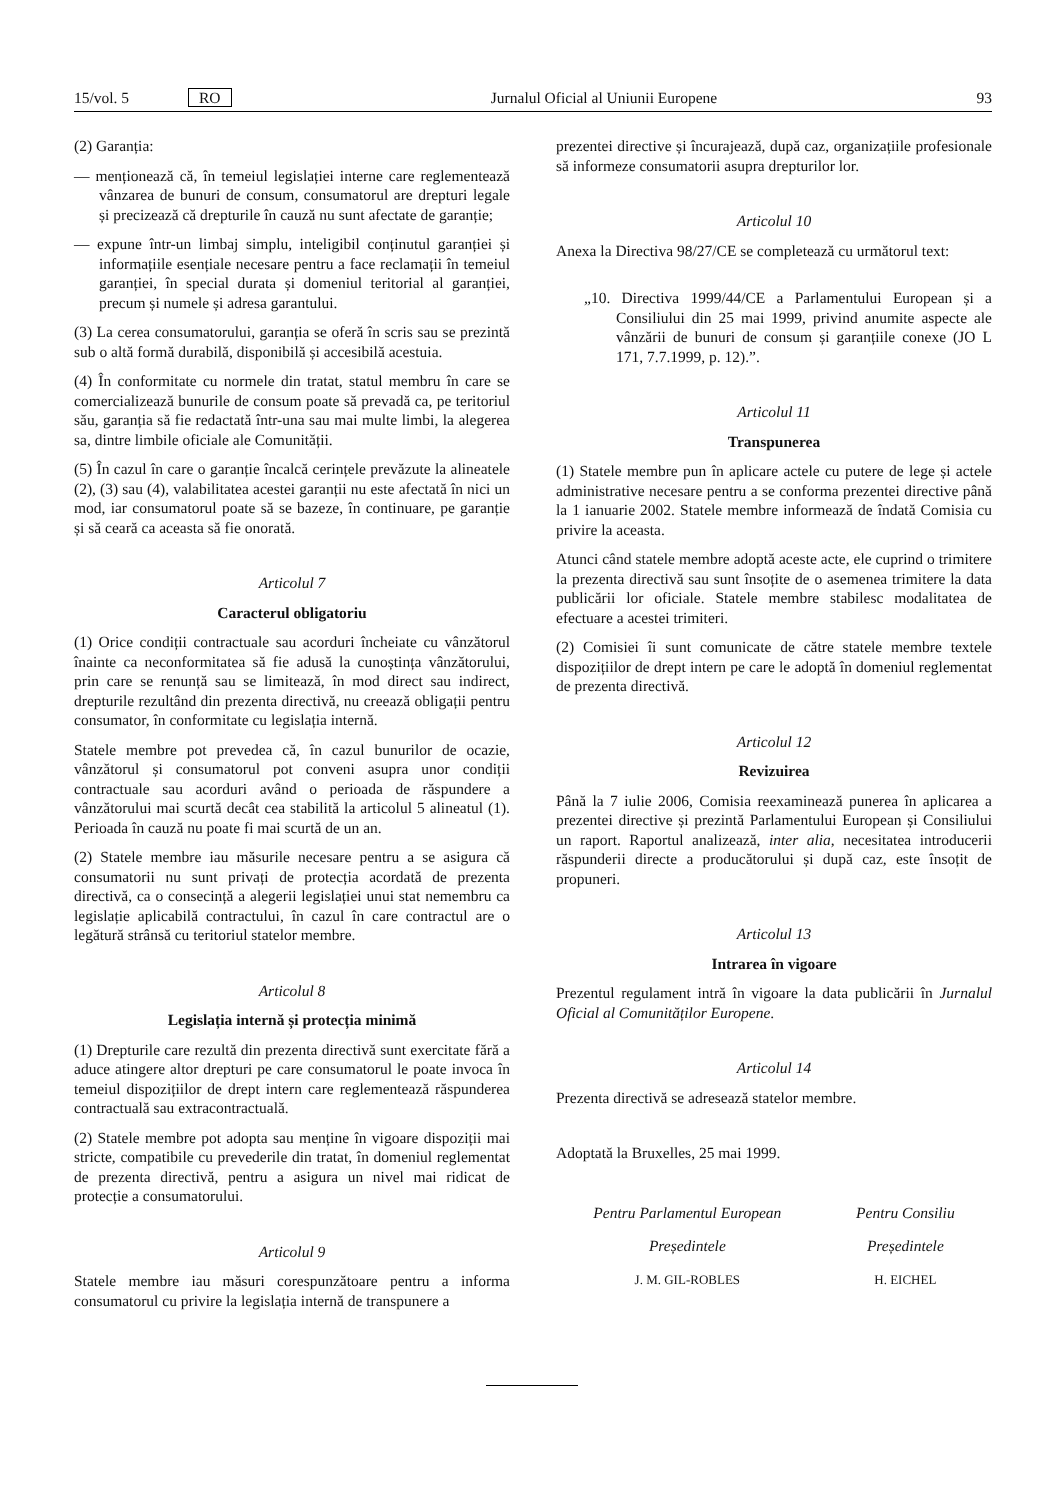15/vol. 5 RO Jurnalul Oficial al Uniunii Europene 93
(2) Garanția:
— menționează că, în temeiul legislației interne care reglementează vânzarea de bunuri de consum, consumatorul are drepturi legale și precizează că drepturile în cauză nu sunt afectate de garanție;
— expune într-un limbaj simplu, inteligibil conținutul garanției și informațiile esențiale necesare pentru a face reclamații în temeiul garanției, în special durata și domeniul teritorial al garanției, precum și numele și adresa garantului.
(3) La cerea consumatorului, garanția se oferă în scris sau se prezintă sub o altă formă durabilă, disponibilă și accesibilă acestuia.
(4) În conformitate cu normele din tratat, statul membru în care se comercializează bunurile de consum poate să prevadă ca, pe teritoriul său, garanția să fie redactată într-una sau mai multe limbi, la alegerea sa, dintre limbile oficiale ale Comunității.
(5) În cazul în care o garanție încalcă cerințele prevăzute la alineatele (2), (3) sau (4), valabilitatea acestei garanții nu este afectată în nici un mod, iar consumatorul poate să se bazeze, în continuare, pe garanție și să ceară ca aceasta să fie onorată.
Articolul 7
Caracterul obligatoriu
(1) Orice condiții contractuale sau acorduri încheiate cu vânzătorul înainte ca neconformitatea să fie adusă la cunoștința vânzătorului, prin care se renunță sau se limitează, în mod direct sau indirect, drepturile rezultând din prezenta directivă, nu creează obligații pentru consumator, în conformitate cu legislația internă.
Statele membre pot prevedea că, în cazul bunurilor de ocazie, vânzătorul și consumatorul pot conveni asupra unor condiții contractuale sau acorduri având o perioada de răspundere a vânzătorului mai scurtă decât cea stabilită la articolul 5 alineatul (1). Perioada în cauză nu poate fi mai scurtă de un an.
(2) Statele membre iau măsurile necesare pentru a se asigura că consumatorii nu sunt privați de protecția acordată de prezenta directivă, ca o consecință a alegerii legislației unui stat nemembru ca legislație aplicabilă contractului, în cazul în care contractul are o legătură strânsă cu teritoriul statelor membre.
Articolul 8
Legislația internă și protecția minimă
(1) Drepturile care rezultă din prezenta directivă sunt exercitate fără a aduce atingere altor drepturi pe care consumatorul le poate invoca în temeiul dispozițiilor de drept intern care reglementează răspunderea contractuală sau extracontractuală.
(2) Statele membre pot adopta sau menține în vigoare dispoziții mai stricte, compatibile cu prevederile din tratat, în domeniul reglementat de prezenta directivă, pentru a asigura un nivel mai ridicat de protecție a consumatorului.
Articolul 9
Statele membre iau măsuri corespunzătoare pentru a informa consumatorul cu privire la legislația internă de transpunere a
prezentei directive și încurajează, după caz, organizațiile profesionale să informeze consumatorii asupra drepturilor lor.
Articolul 10
Anexa la Directiva 98/27/CE se completează cu următorul text:
„10. Directiva 1999/44/CE a Parlamentului European și a Consiliului din 25 mai 1999, privind anumite aspecte ale vânzării de bunuri de consum și garanțiile conexe (JO L 171, 7.7.1999, p. 12).”.
Articolul 11
Transpunerea
(1) Statele membre pun în aplicare actele cu putere de lege și actele administrative necesare pentru a se conforma prezentei directive până la 1 ianuarie 2002. Statele membre informează de îndată Comisia cu privire la aceasta.
Atunci când statele membre adoptă aceste acte, ele cuprind o trimitere la prezenta directivă sau sunt însoțite de o asemenea trimitere la data publicării lor oficiale. Statele membre stabilesc modalitatea de efectuare a acestei trimiteri.
(2) Comisiei îi sunt comunicate de către statele membre textele dispozițiilor de drept intern pe care le adoptă în domeniul reglementat de prezenta directivă.
Articolul 12
Revizuirea
Până la 7 iulie 2006, Comisia reexaminează punerea în aplicarea a prezentei directive și prezintă Parlamentului European și Consiliului un raport. Raportul analizează, inter alia, necesitatea introducerii răspunderii directe a producătorului și după caz, este însoțit de propuneri.
Articolul 13
Intrarea în vigoare
Prezentul regulament intră în vigoare la data publicării în Jurnalul Oficial al Comunităților Europene.
Articolul 14
Prezenta directivă se adresează statelor membre.
Adoptată la Bruxelles, 25 mai 1999.
Pentru Parlamentul European
Președintele
J. M. GIL-ROBLES
Pentru Consiliu
Președintele
H. EICHEL